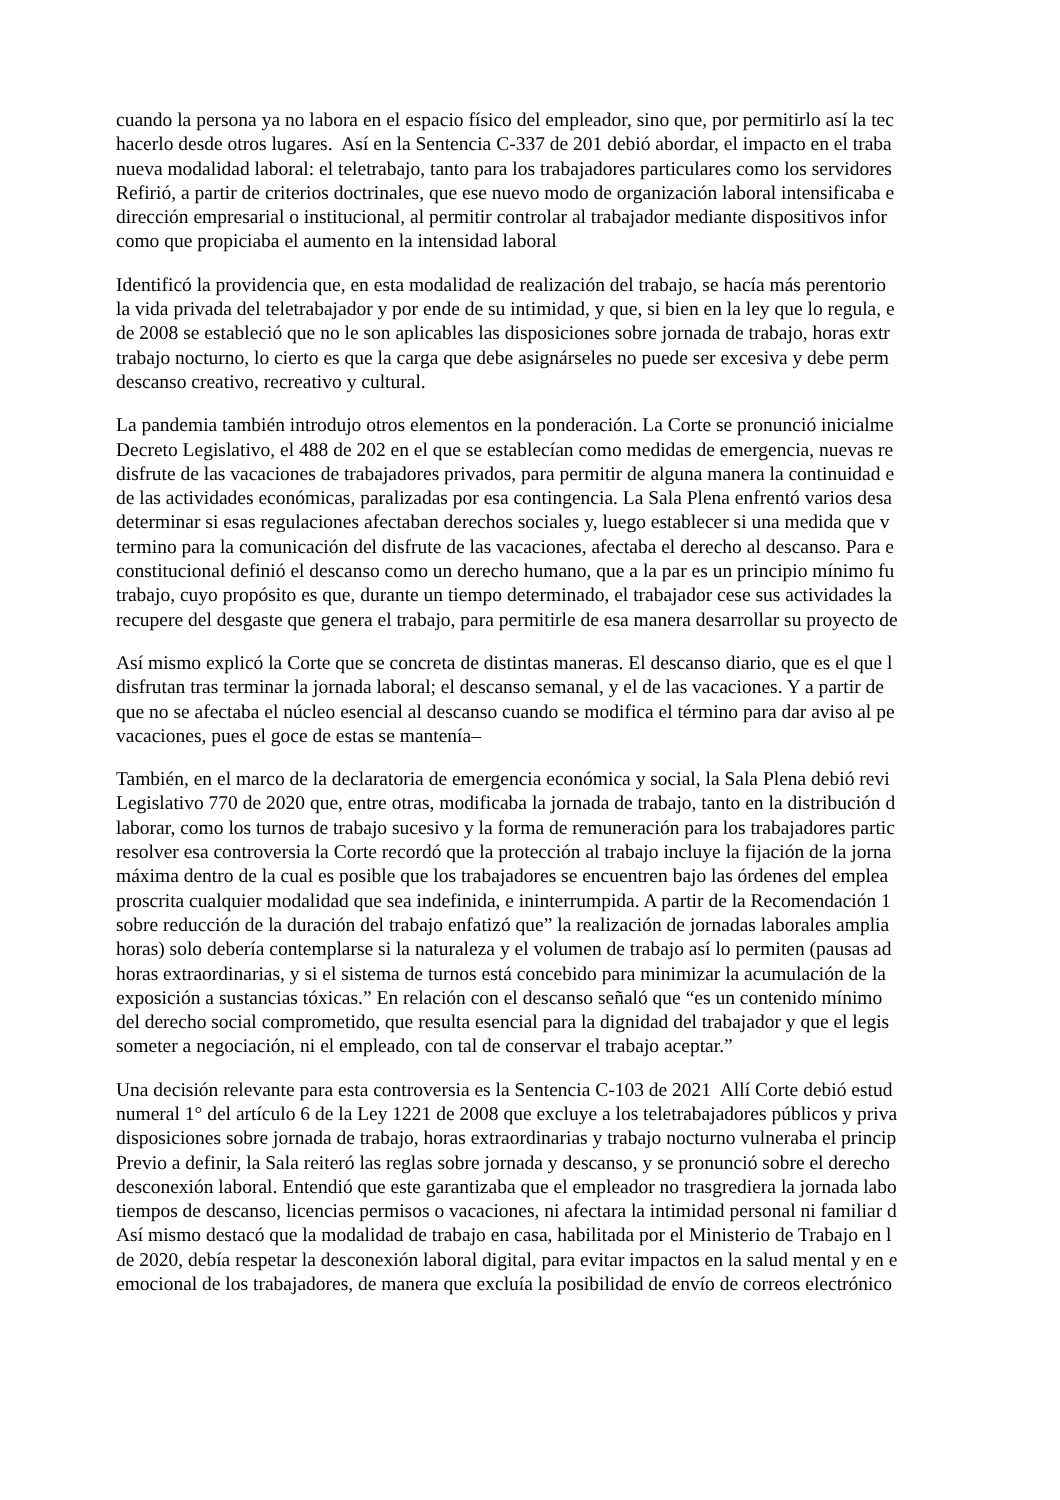cuando la persona ya no labora en el espacio físico del empleador, sino que, por permitirlo así la tec
hacerlo desde otros lugares. Así en la Sentencia C-337 de 201 debió abordar, el impacto en el traba
nueva modalidad laboral: el teletrabajo, tanto para los trabajadores particulares como los servidores
Refirió, a partir de criterios doctrinales, que ese nuevo modo de organización laboral intensificaba e
dirección empresarial o institucional, al permitir controlar al trabajador mediante dispositivos infor
como que propiciaba el aumento en la intensidad laboral
Identificó la providencia que, en esta modalidad de realización del trabajo, se hacía más perentorio
la vida privada del teletrabajador y por ende de su intimidad, y que, si bien en la ley que lo regula, e
de 2008 se estableció que no le son aplicables las disposiciones sobre jornada de trabajo, horas extr
trabajo nocturno, lo cierto es que la carga que debe asignárseles no puede ser excesiva y debe perm
descanso creativo, recreativo y cultural.
La pandemia también introdujo otros elementos en la ponderación. La Corte se pronunció inicialme
Decreto Legislativo, el 488 de 202 en el que se establecían como medidas de emergencia, nuevas re
disfrute de las vacaciones de trabajadores privados, para permitir de alguna manera la continuidad e
de las actividades económicas, paralizadas por esa contingencia. La Sala Plena enfrentó varios desa
determinar si esas regulaciones afectaban derechos sociales y, luego establecer si una medida que v
termino para la comunicación del disfrute de las vacaciones, afectaba el derecho al descanso. Para e
constitucional definió el descanso como un derecho humano, que a la par es un principio mínimo fu
trabajo, cuyo propósito es que, durante un tiempo determinado, el trabajador cese sus actividades la
recupere del desgaste que genera el trabajo, para permitirle de esa manera desarrollar su proyecto de
Así mismo explicó la Corte que se concreta de distintas maneras. El descanso diario, que es el que l
disfrutan tras terminar la jornada laboral; el descanso semanal, y el de las vacaciones. Y a partir de
que no se afectaba el núcleo esencial al descanso cuando se modifica el término para dar aviso al pe
vacaciones, pues el goce de estas se mantenía–
También, en el marco de la declaratoria de emergencia económica y social, la Sala Plena debió revi
Legislativo 770 de 2020 que, entre otras, modificaba la jornada de trabajo, tanto en la distribución d
laborar, como los turnos de trabajo sucesivo y la forma de remuneración para los trabajadores partic
resolver esa controversia la Corte recordó que la protección al trabajo incluye la fijación de la jorna
máxima dentro de la cual es posible que los trabajadores se encuentren bajo las órdenes del emplea
proscrita cualquier modalidad que sea indefinida, e ininterrumpida. A partir de la Recomendación 1
sobre reducción de la duración del trabajo enfatizó que” la realización de jornadas laborales amplia
horas) solo debería contemplarse si la naturaleza y el volumen de trabajo así lo permiten (pausas ad
horas extraordinarias, y si el sistema de turnos está concebido para minimizar la acumulación de la
exposición a sustancias tóxicas.” En relación con el descanso señaló que “es un contenido mínimo
del derecho social comprometido, que resulta esencial para la dignidad del trabajador y que el legis
someter a negociación, ni el empleado, con tal de conservar el trabajo aceptar.”
Una decisión relevante para esta controversia es la Sentencia C-103 de 2021 Allí Corte debió estud
numeral 1° del artículo 6 de la Ley 1221 de 2008 que excluye a los teletrabajadores públicos y priva
disposiciones sobre jornada de trabajo, horas extraordinarias y trabajo nocturno vulneraba el princip
Previo a definir, la Sala reiteró las reglas sobre jornada y descanso, y se pronunció sobre el derecho
desconexión laboral. Entendió que este garantizaba que el empleador no trasgrediera la jornada labo
tiempos de descanso, licencias permisos o vacaciones, ni afectara la intimidad personal ni familiar d
Así mismo destacó que la modalidad de trabajo en casa, habilitada por el Ministerio de Trabajo en l
de 2020, debía respetar la desconexión laboral digital, para evitar impactos en la salud mental y en e
emocional de los trabajadores, de manera que excluía la posibilidad de envío de correos electrónico